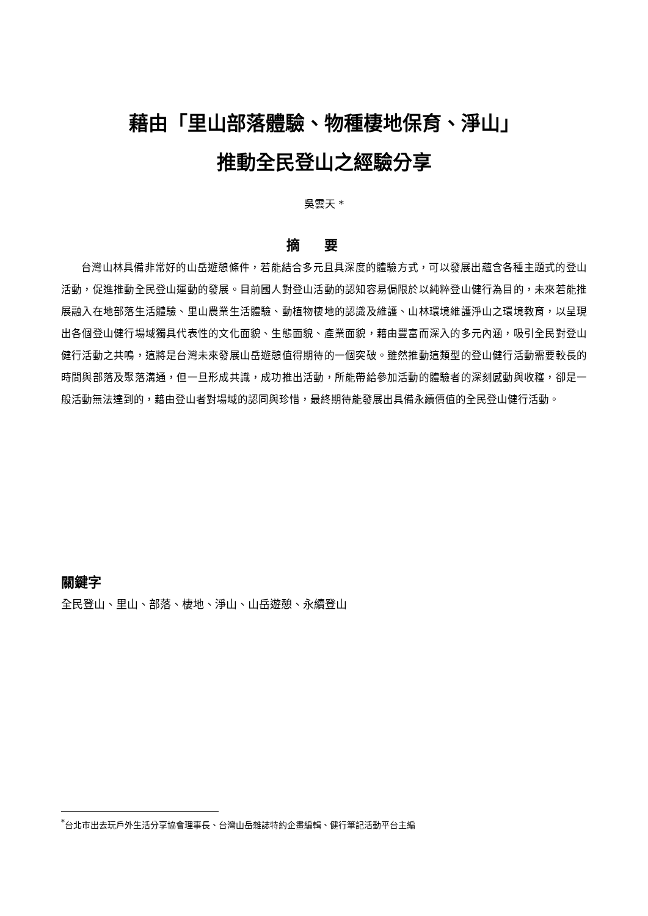藉由「里山部落體驗、物種棲地保育、淨山」
推動全民登山之經驗分享
吳雲天 *
摘要
台灣山林具備非常好的山岳遊憩條件，若能結合多元且具深度的體驗方式，可以發展出蘊含各種主題式的登山活動，促進推動全民登山運動的發展。目前國人對登山活動的認知容易侷限於以純粹登山健行為目的，未來若能推展融入在地部落生活體驗、里山農業生活體驗、動植物棲地的認識及維護、山林環境維護淨山之環境教育，以呈現出各個登山健行場域獨具代表性的文化面貌、生態面貌、產業面貌，藉由豐富而深入的多元內涵，吸引全民對登山健行活動之共鳴，這將是台灣未來發展山岳遊憩值得期待的一個突破。雖然推動這類型的登山健行活動需要較長的時間與部落及聚落溝通，但一旦形成共識，成功推出活動，所能帶給參加活動的體驗者的深刻感動與收穫，卻是一般活動無法達到的，藉由登山者對場域的認同與珍惜，最終期待能發展出具備永續價值的全民登山健行活動。
關鍵字
全民登山、里山、部落、棲地、淨山、山岳遊憩、永續登山
<sup>*</sup> 台北市出去玩戶外生活分享協會理事長、台灣山岳雜誌特約企畫編輯、健行筆記活動平台主編